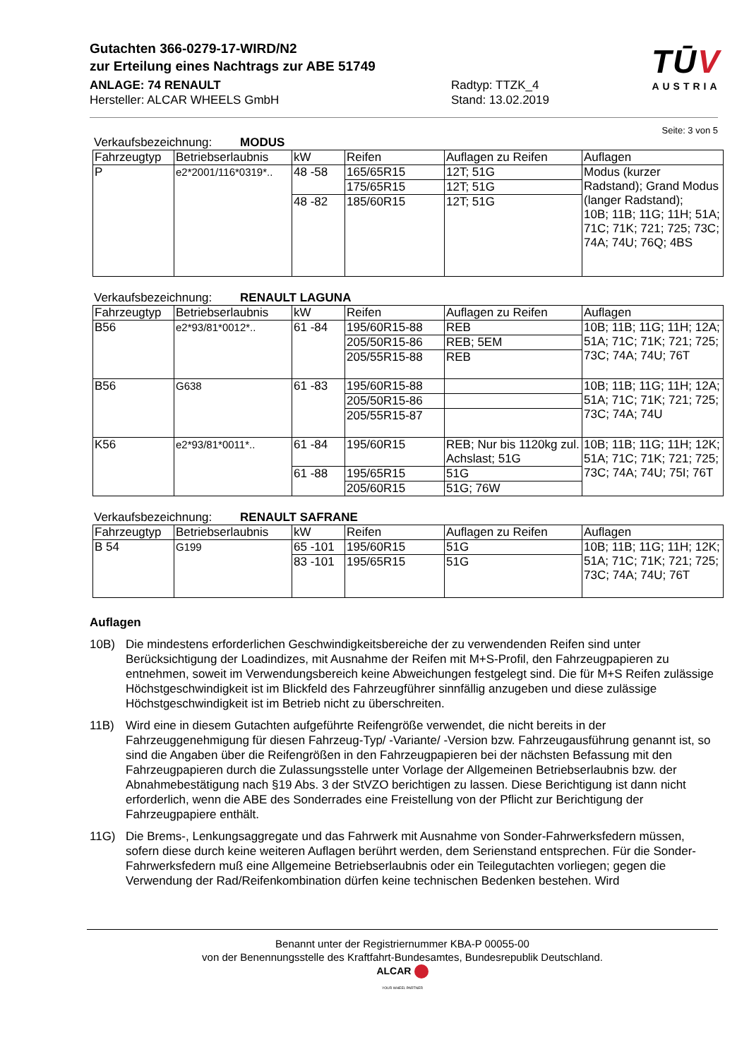Gutachten 366-0279-17-WIRD/N2
zur Erteilung eines Nachtrags zur ABE 51749
ANLAGE: 74 RENAULT
Hersteller: ALCAR WHEELS GmbH
Radtyp: TTZK_4
Stand: 13.02.2019
TŪV
AUSTRIA
Seite: 3 von 5
Verkaufsbezeichnung: MODUS
| Fahrzeugtyp | Betriebserlaubnis | kW | Reifen | Auflagen zu Reifen | Auflagen |
| --- | --- | --- | --- | --- | --- |
| P | e2*2001/116*0319*.. | 48 -58 | 165/65R15 | 12T; 51G | Modus (kurzer Radstand); Grand Modus (langer Radstand); 10B; 11B; 11G; 11H; 51A; 71C; 71K; 721; 725; 73C; 74A; 74U; 76Q; 4BS |
| | | | 175/65R15 | 12T; 51G | |
| | | 48 -82 | 185/60R15 | 12T; 51G | |
Verkaufsbezeichnung: RENAULT LAGUNA
| Fahrzeugtyp | Betriebserlaubnis | kW | Reifen | Auflagen zu Reifen | Auflagen |
| --- | --- | --- | --- | --- | --- |
| B56 | e2*93/81*0012*.. | 61 -84 | 195/60R15-88 | REB | 10B; 11B; 11G; 11H; 12A; 51A; 71C; 71K; 721; 725; 73C; 74A; 74U; 76T |
| | | | 205/50R15-86 | REB; 5EM | |
| | | | 205/55R15-88 | REB | |
| B56 | G638 | 61 -83 | 195/60R15-88 | | 10B; 11B; 11G; 11H; 12A; 51A; 71C; 71K; 721; 725; 73C; 74A; 74U |
| | | | 205/50R15-86 | | |
| | | | 205/55R15-87 | | |
| K56 | e2*93/81*0011*.. | 61 -84 | 195/60R15 | REB; Nur bis 1120kg zul. Achslast; 51G | 10B; 11B; 11G; 11H; 12K; 51A; 71C; 71K; 721; 725; 73C; 74A; 74U; 75I; 76T |
| | | 61 -88 | 195/65R15 | 51G | |
| | | | 205/60R15 | 51G; 76W | |
Verkaufsbezeichnung: RENAULT SAFRANE
| Fahrzeugtyp | Betriebserlaubnis | kW | Reifen | Auflagen zu Reifen | Auflagen |
| --- | --- | --- | --- | --- | --- |
| B 54 | G199 | 65 -101 | 195/60R15 | 51G | 10B; 11B; 11G; 11H; 12K; 51A; 71C; 71K; 721; 725; 73C; 74A; 74U; 76T |
| | | 83 -101 | 195/65R15 | 51G | |
Auflagen
10B) Die mindestens erforderlichen Geschwindigkeitsbereiche der zu verwendenden Reifen sind unter Berücksichtigung der Loadindizes, mit Ausnahme der Reifen mit M+S-Profil, den Fahrzeugpapieren zu entnehmen, soweit im Verwendungsbereich keine Abweichungen festgelegt sind. Die für M+S Reifen zulässige Höchstgeschwindigkeit ist im Blickfeld des Fahrzeugführer sinnfällig anzugeben und diese zulässige Höchstgeschwindigkeit ist im Betrieb nicht zu überschreiten.
11B) Wird eine in diesem Gutachten aufgeführte Reifengröße verwendet, die nicht bereits in der Fahrzeuggenehmigung für diesen Fahrzeug-Typ/ -Variante/ -Version bzw. Fahrzeugausführung genannt ist, so sind die Angaben über die Reifengrößen in den Fahrzeugpapieren bei der nächsten Befassung mit den Fahrzeugpapieren durch die Zulassungsstelle unter Vorlage der Allgemeinen Betriebserlaubnis bzw. der Abnahmebestätigung nach §19 Abs. 3 der StVZO berichtigen zu lassen. Diese Berichtigung ist dann nicht erforderlich, wenn die ABE des Sonderrades eine Freistellung von der Pflicht zur Berichtigung der Fahrzeugpapiere enthält.
11G) Die Brems-, Lenkungsaggregate und das Fahrwerk mit Ausnahme von Sonder-Fahrwerksfedern müssen, sofern diese durch keine weiteren Auflagen berührt werden, dem Serienstand entsprechen. Für die Sonder-Fahrwerksfedern muß eine Allgemeine Betriebserlaubnis oder ein Teilegutachten vorliegen; gegen die Verwendung der Rad/Reifenkombination dürfen keine technischen Bedenken bestehen. Wird
Benannt unter der Registriernummer KBA-P 00055-00
von der Benennungsstelle des Kraftfahrt-Bundesamtes, Bundesrepublik Deutschland.
ALCAR
YOUR WHEEL PARTNER